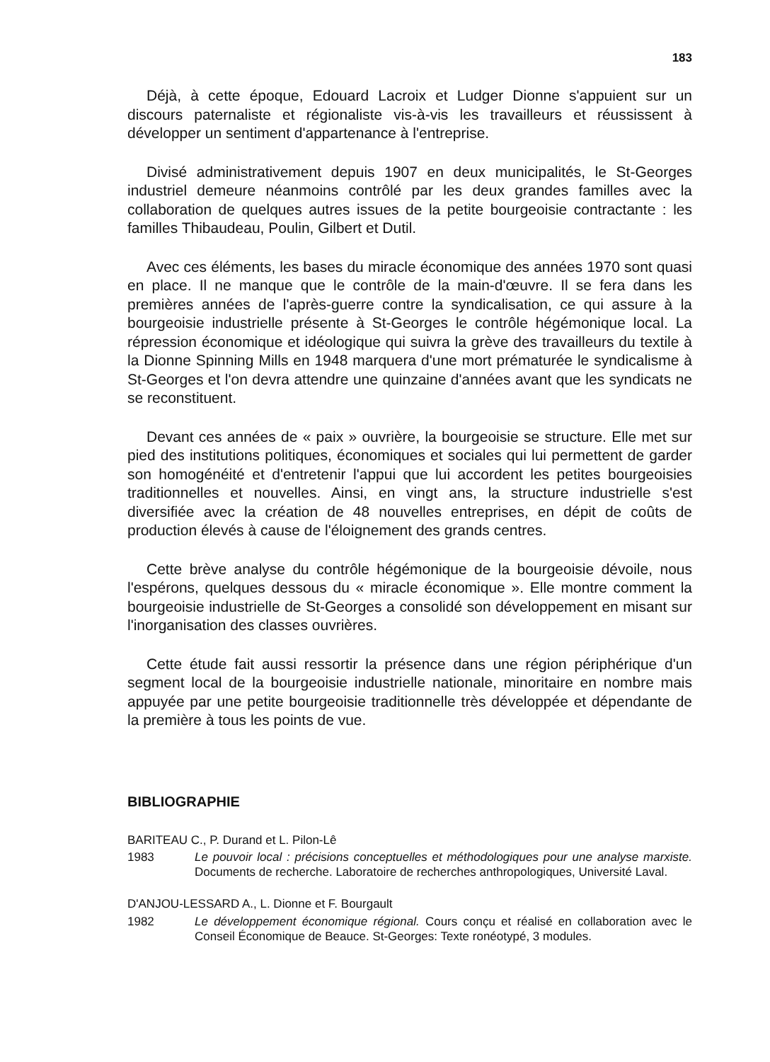183
Déjà, à cette époque, Edouard Lacroix et Ludger Dionne s'appuient sur un discours paternaliste et régionaliste vis-à-vis les travailleurs et réussissent à développer un sentiment d'appartenance à l'entreprise.
Divisé administrativement depuis 1907 en deux municipalités, le St-Georges industriel demeure néanmoins contrôlé par les deux grandes familles avec la collaboration de quelques autres issues de la petite bourgeoisie contractante : les familles Thibaudeau, Poulin, Gilbert et Dutil.
Avec ces éléments, les bases du miracle économique des années 1970 sont quasi en place. Il ne manque que le contrôle de la main-d'œuvre. Il se fera dans les premières années de l'après-guerre contre la syndicalisation, ce qui assure à la bourgeoisie industrielle présente à St-Georges le contrôle hégémonique local. La répression économique et idéologique qui suivra la grève des travailleurs du textile à la Dionne Spinning Mills en 1948 marquera d'une mort prématurée le syndicalisme à St-Georges et l'on devra attendre une quinzaine d'années avant que les syndicats ne se reconstituent.
Devant ces années de « paix » ouvrière, la bourgeoisie se structure. Elle met sur pied des institutions politiques, économiques et sociales qui lui permettent de garder son homogénéité et d'entretenir l'appui que lui accordent les petites bourgeoisies traditionnelles et nouvelles. Ainsi, en vingt ans, la structure industrielle s'est diversifiée avec la création de 48 nouvelles entreprises, en dépit de coûts de production élevés à cause de l'éloignement des grands centres.
Cette brève analyse du contrôle hégémonique de la bourgeoisie dévoile, nous l'espérons, quelques dessous du « miracle économique ». Elle montre comment la bourgeoisie industrielle de St-Georges a consolidé son développement en misant sur l'inorganisation des classes ouvrières.
Cette étude fait aussi ressortir la présence dans une région périphérique d'un segment local de la bourgeoisie industrielle nationale, minoritaire en nombre mais appuyée par une petite bourgeoisie traditionnelle très développée et dépendante de la première à tous les points de vue.
BIBLIOGRAPHIE
BARITEAU C., P. Durand et L. Pilon-Lê
1983 Le pouvoir local : précisions conceptuelles et méthodologiques pour une analyse marxiste. Documents de recherche. Laboratoire de recherches anthropologiques, Université Laval.
D'ANJOU-LESSARD A., L. Dionne et F. Bourgault
1982 Le développement économique régional. Cours conçu et réalisé en collaboration avec le Conseil Économique de Beauce. St-Georges: Texte ronéotypé, 3 modules.